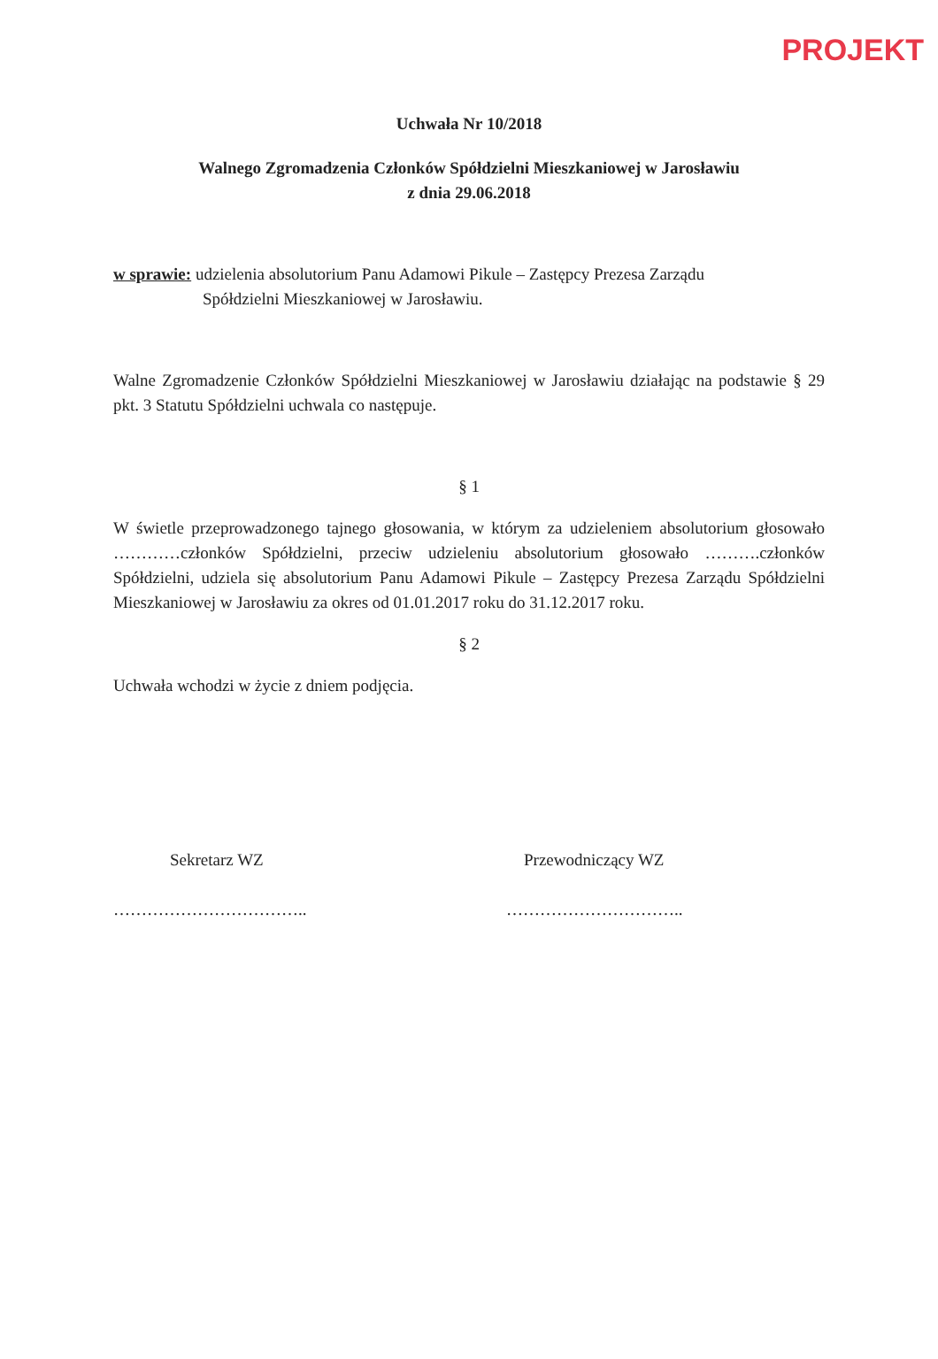PROJEKT
Uchwała Nr 10/2018
Walnego Zgromadzenia Członków Spółdzielni Mieszkaniowej w Jarosławiu
z dnia 29.06.2018
w sprawie: udzielenia absolutorium Panu Adamowi Pikule – Zastępcy Prezesa Zarządu
Spółdzielni Mieszkaniowej w Jarosławiu.
Walne Zgromadzenie Członków Spółdzielni Mieszkaniowej w Jarosławiu działając na podstawie § 29 pkt. 3 Statutu Spółdzielni uchwala co następuje.
§ 1
W świetle przeprowadzonego tajnego głosowania, w którym za udzieleniem absolutorium głosowało …………członków Spółdzielni, przeciw udzieleniu absolutorium głosowało ……….członków Spółdzielni, udziela się absolutorium Panu Adamowi Pikule – Zastępcy Prezesa Zarządu Spółdzielni Mieszkaniowej w Jarosławiu za okres od 01.01.2017 roku do 31.12.2017 roku.
§ 2
Uchwała wchodzi w życie z dniem podjęcia.
Sekretarz WZ
……………………………..
Przewodniczący WZ
…………………………..